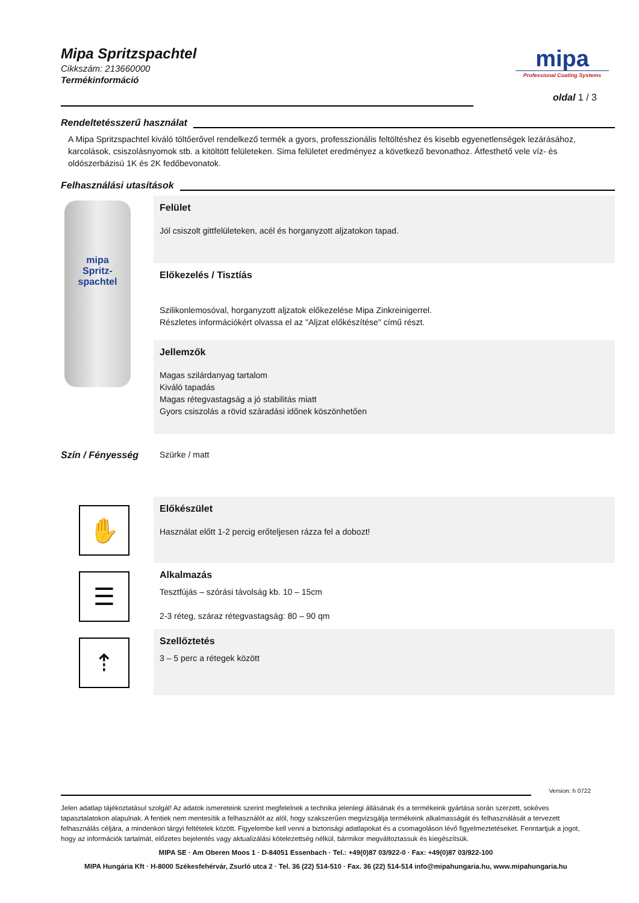Mipa Spritzspachtel
Cikkszám: 213660000
Termékinformáció
mipa
Professional Coating Systems
oldal 1 / 3
Rendeltetésszerű használat
A Mipa Spritzspachtel kiváló töltőerővel rendelkező termék a gyors, professzionális feltöltéshez és kisebb egyenetlenségek lezárásához, karcolások, csiszolásnyomok stb. a kitöltött felületeken. Sima felületet eredményez a következő bevonathoz. Átfesthető vele víz- és oldószerbázisú 1K és 2K fedőbevonatok.
Felhasználási utasítások
mipa
Spritz-
spachtel
Felület
Jól csiszolt gittfelületeken, acél és horganyzott aljzatokon tapad.
Előkezelés / Tisztíás
Szilikonlemosóval, horganyzott aljzatok előkezelése Mipa Zinkreinigerrel.
Részletes információkért olvassa el az "Aljzat előkészítése" című részt.
Jellemzők
Magas szilárdanyag tartalom
Kiváló tapadás
Magas rétegvastagság a jó stabilitás miatt
Gyors csiszolás a rövid száradási időnek köszönhetően
Szín / Fényesség Szürke / matt
✋
Előkészület
Használat előtt 1-2 percig erőteljesen rázza fel a dobozt!
☰
Alkalmazás
Tesztfújás – szórási távolság kb. 10 – 15cm
2-3 réteg, száraz rétegvastagság: 80 – 90 qm
⇡
Szellőztetés
3 – 5 perc a rétegek között
Version: h 0722
Jelen adatlap tájékoztatásul szolgál! Az adatok ismereteink szerint megfelelnek a technika jelenlegi állásának és a termékeink gyártása során szerzett, sokéves tapasztalatokon alapulnak. A fentiek nem mentesítik a felhasználót az alól, hogy szakszerűen megvizsgálja termékeink alkalmasságát és felhasználását a tervezett felhasználás céljára, a mindenkori tárgyi feltételek között. Figyelembe kell venni a biztonsági adatlapokat és a csomagoláson lévő figyelmeztetéseket. Fenntartjuk a jogot, hogy az információk tartalmát, előzetes bejelentés vagy aktualizálási kötelezettség nélkül, bármikor megváltoztassuk és kiegészítsük.
MIPA SE · Am Oberen Moos 1 · D-84051 Essenbach · Tel.: +49(0)87 03/922-0 · Fax: +49(0)87 03/922-100
MIPA Hungária Kft · H-8000 Székesfehérvár, Zsurló utca 2 · Tel. 36 (22) 514-510 · Fax. 36 (22) 514-514 info@mipahungaria.hu, www.mipahungaria.hu